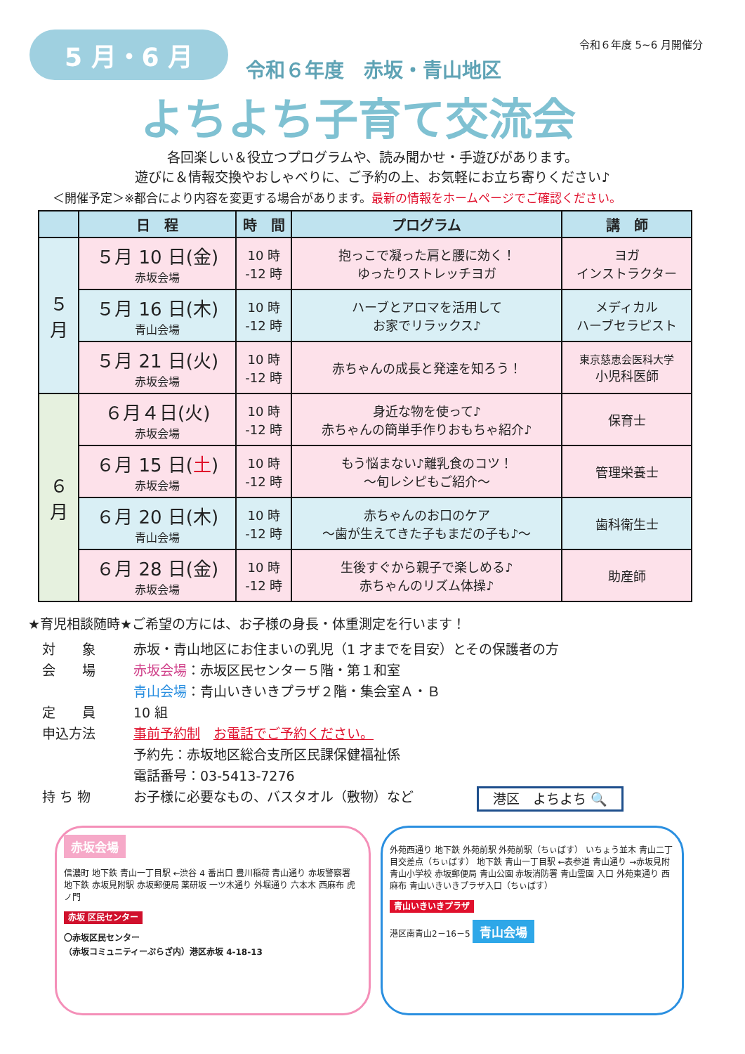5 月・6 月
令和６年度 5~6 月開催分
令和６年度　赤坂・青山地区
よちよち子育て交流会
各回楽しい＆役立つプログラムや、読み聞かせ・手遊びがあります。
遊びに＆情報交換やおしゃべりに、ご予約の上、お気軽にお立ち寄りください♪
＜開催予定＞※都合により内容を変更する場合があります。最新の情報をホームページでご確認ください。
| | 日 程 | 時 間 | プログラム | 講 師 |
| --- | --- | --- | --- | --- |
| ５ 月 | ５月 10 日(金) 赤坂会場 | 10 時 -12 時 | 抱っこで凝った肩と腰に効く！ ゆったりストレッチヨガ | ヨガ インストラクター |
| | ５月 16 日(木) 青山会場 | 10 時 -12 時 | ハーブとアロマを活用して お家でリラックス♪ | メディカル ハーブセラピスト |
| | ５月 21 日(火) 赤坂会場 | 10 時 -12 時 | 赤ちゃんの成長と発達を知ろう！ | 東京慈恵会医科大学 小児科医師 |
| ６ 月 | ６月４日(火) 赤坂会場 | 10 時 -12 時 | 身近な物を使って♪ 赤ちゃんの簡単手作りおもちゃ紹介♪ | 保育士 |
| | ６月 15 日( 土 ) 赤坂会場 | 10 時 -12 時 | もう悩まない♪離乳食のコツ！ ～旬レシピもご紹介～ | 管理栄養士 |
| | ６月 20 日(木) 青山会場 | 10 時 -12 時 | 赤ちゃんのお口のケア ～歯が生えてきた子もまだの子も♪～ | 歯科衛生士 |
| | ６月 28 日(金) 赤坂会場 | 10 時 -12 時 | 生後すぐから親子で楽しめる♪ 赤ちゃんのリズム体操♪ | 助産師 |
★育児相談随時★ご希望の方には、お子様の身長・体重測定を行います！
対　　象 赤坂・青山地区にお住まいの乳児（1 才までを目安）とその保護者の方
会　　場 赤坂会場：赤坂区民センター５階・第１和室
青山会場：青山いきいきプラザ２階・集会室Ａ・Ｂ
定　　員 10 組
申込方法 事前予約制　お電話でご予約ください。
予約先：赤坂地区総合支所区民課保健福祉係
電話番号：03-5413-7276
持 ち 物 お子様に必要なもの、バスタオル（敷物）など 港区　よちよち 🔍
赤坂会場
信濃町 地下鉄 青山一丁目駅 ←渋谷 4 番出口 豊川稲荷 青山通り 赤坂警察署 地下鉄 赤坂見附駅 赤坂郵便局 薬研坂 一ツ木通り 外堀通り 六本木 西麻布 虎ノ門
赤坂 区民センター
〇赤坂区民センター
（赤坂コミュニティーぷらざ内）港区赤坂 4-18-13
外苑西通り 地下鉄 外苑前駅 外苑前駅（ちぃばす） いちょう並木 青山二丁目交差点（ちぃばす） 地下鉄 青山一丁目駅 ←表参道 青山通り →赤坂見附 青山小学校 赤坂郵便局 青山公園 赤坂消防署 青山霊園 入口 外苑東通り 西麻布 青山いきいきプラザ入口（ちぃばす）
青山いきいきプラザ
港区南青山2－16－5 青山会場